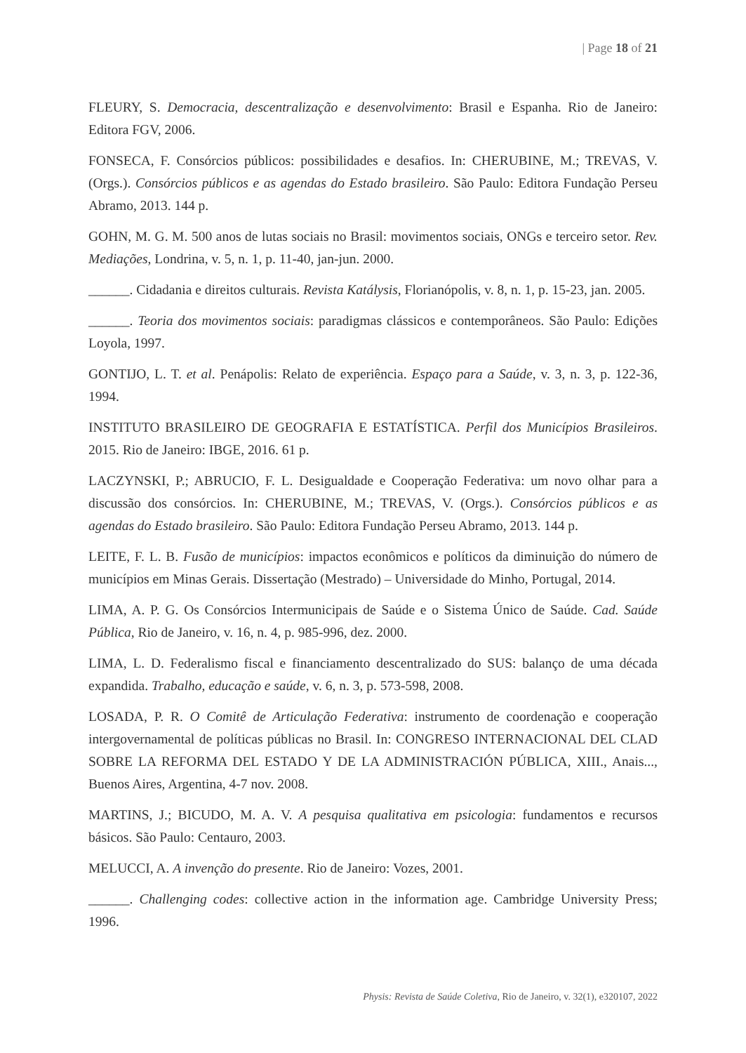| Page 18 of 21
FLEURY, S. Democracia, descentralização e desenvolvimento: Brasil e Espanha. Rio de Janeiro: Editora FGV, 2006.
FONSECA, F. Consórcios públicos: possibilidades e desafios. In: CHERUBINE, M.; TREVAS, V. (Orgs.). Consórcios públicos e as agendas do Estado brasileiro. São Paulo: Editora Fundação Perseu Abramo, 2013. 144 p.
GOHN, M. G. M. 500 anos de lutas sociais no Brasil: movimentos sociais, ONGs e terceiro setor. Rev. Mediações, Londrina, v. 5, n. 1, p. 11-40, jan-jun. 2000.
______. Cidadania e direitos culturais. Revista Katálysis, Florianópolis, v. 8, n. 1, p. 15-23, jan. 2005.
______. Teoria dos movimentos sociais: paradigmas clássicos e contemporâneos. São Paulo: Edições Loyola, 1997.
GONTIJO, L. T. et al. Penápolis: Relato de experiência. Espaço para a Saúde, v. 3, n. 3, p. 122-36, 1994.
INSTITUTO BRASILEIRO DE GEOGRAFIA E ESTATÍSTICA. Perfil dos Municípios Brasileiros. 2015. Rio de Janeiro: IBGE, 2016. 61 p.
LACZYNSKI, P.; ABRUCIO, F. L. Desigualdade e Cooperação Federativa: um novo olhar para a discussão dos consórcios. In: CHERUBINE, M.; TREVAS, V. (Orgs.). Consórcios públicos e as agendas do Estado brasileiro. São Paulo: Editora Fundação Perseu Abramo, 2013. 144 p.
LEITE, F. L. B. Fusão de municípios: impactos econômicos e políticos da diminuição do número de municípios em Minas Gerais. Dissertação (Mestrado) – Universidade do Minho, Portugal, 2014.
LIMA, A. P. G. Os Consórcios Intermunicipais de Saúde e o Sistema Único de Saúde. Cad. Saúde Pública, Rio de Janeiro, v. 16, n. 4, p. 985-996, dez. 2000.
LIMA, L. D. Federalismo fiscal e financiamento descentralizado do SUS: balanço de uma década expandida. Trabalho, educação e saúde, v. 6, n. 3, p. 573-598, 2008.
LOSADA, P. R. O Comitê de Articulação Federativa: instrumento de coordenação e cooperação intergovernamental de políticas públicas no Brasil. In: CONGRESO INTERNACIONAL DEL CLAD SOBRE LA REFORMA DEL ESTADO Y DE LA ADMINISTRACIÓN PÚBLICA, XIII., Anais..., Buenos Aires, Argentina, 4-7 nov. 2008.
MARTINS, J.; BICUDO, M. A. V. A pesquisa qualitativa em psicologia: fundamentos e recursos básicos. São Paulo: Centauro, 2003.
MELUCCI, A. A invenção do presente. Rio de Janeiro: Vozes, 2001.
______. Challenging codes: collective action in the information age. Cambridge University Press; 1996.
Physis: Revista de Saúde Coletiva, Rio de Janeiro, v. 32(1), e320107, 2022